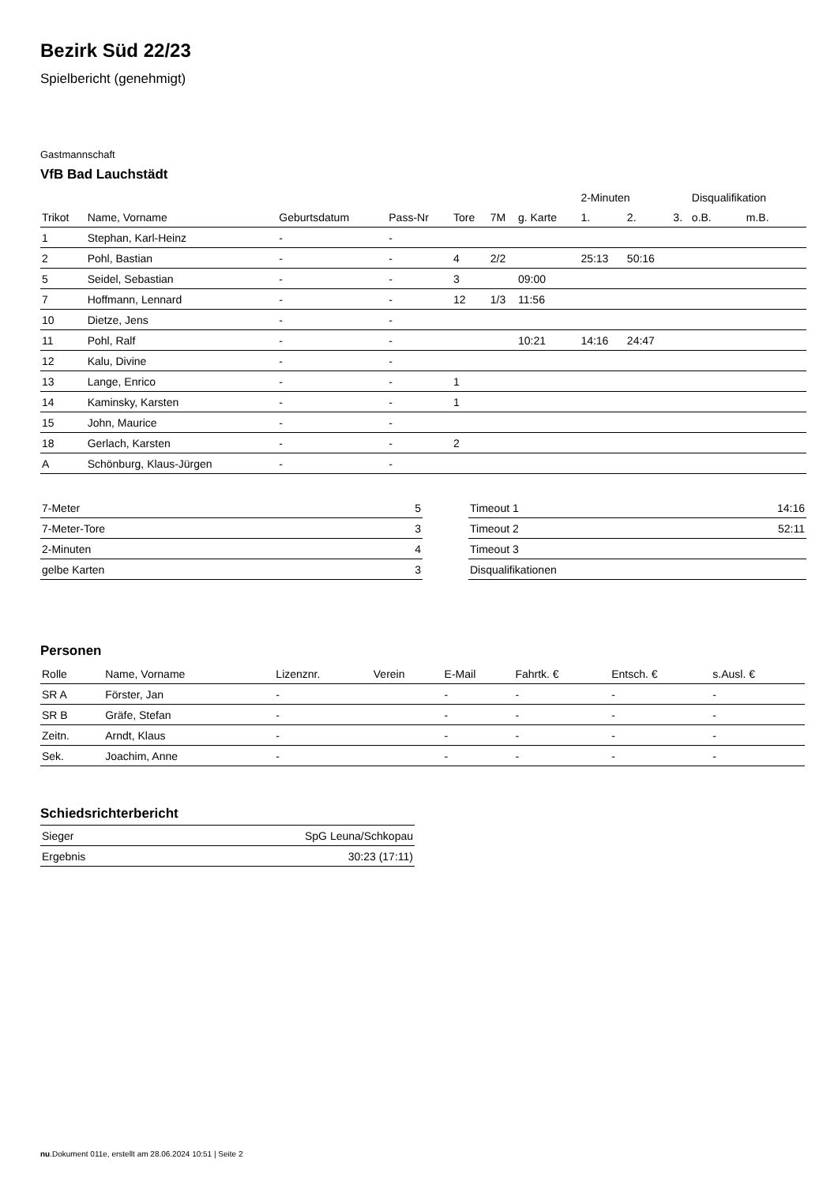Bezirk Süd 22/23
Spielbericht (genehmigt)
Gastmannschaft
VfB Bad Lauchstädt
| | | | | | | | 2-Minuten | | | Disqualifikation | |
| --- | --- | --- | --- | --- | --- | --- | --- | --- | --- | --- | --- |
| Trikot | Name, Vorname | Geburtsdatum | Pass-Nr | Tore | 7M | g. Karte | 1. | 2. | 3. | o.B. | m.B. |
| 1 | Stephan, Karl-Heinz | - | - | | | | | | | | |
| 2 | Pohl, Bastian | - | - | 4 | 2/2 | | 25:13 | 50:16 | | | |
| 5 | Seidel, Sebastian | - | - | 3 | | 09:00 | | | | | |
| 7 | Hoffmann, Lennard | - | - | 12 | 1/3 | 11:56 | | | | | |
| 10 | Dietze, Jens | - | - | | | | | | | | |
| 11 | Pohl, Ralf | - | - | | | 10:21 | 14:16 | 24:47 | | | |
| 12 | Kalu, Divine | - | - | | | | | | | | |
| 13 | Lange, Enrico | - | - | 1 | | | | | | | |
| 14 | Kaminsky, Karsten | - | - | 1 | | | | | | | |
| 15 | John, Maurice | - | - | | | | | | | | |
| 18 | Gerlach, Karsten | - | - | 2 | | | | | | | |
| A | Schönburg, Klaus-Jürgen | - | - | | | | | | | | |
| 7-Meter | 5 |
| 7-Meter-Tore | 3 |
| 2-Minuten | 4 |
| gelbe Karten | 3 |
| Timeout 1 | 14:16 |
| Timeout 2 | 52:11 |
| Timeout 3 | |
| Disqualifikationen | |
Personen
| Rolle | Name, Vorname | Lizenznr. | Verein | E-Mail | Fahrtk. € | Entsch. € | s.Ausl. € |
| --- | --- | --- | --- | --- | --- | --- | --- |
| SR A | Förster, Jan | - | | - | - | - | - |
| SR B | Gräfe, Stefan | - | | - | - | - | - |
| Zeitn. | Arndt, Klaus | - | | - | - | - | - |
| Sek. | Joachim, Anne | - | | - | - | - | - |
Schiedsrichterbericht
| Sieger | SpG Leuna/Schkopau |
| Ergebnis | 30:23 (17:11) |
nu.Dokument 011e, erstellt am 28.06.2024 10:51 | Seite 2